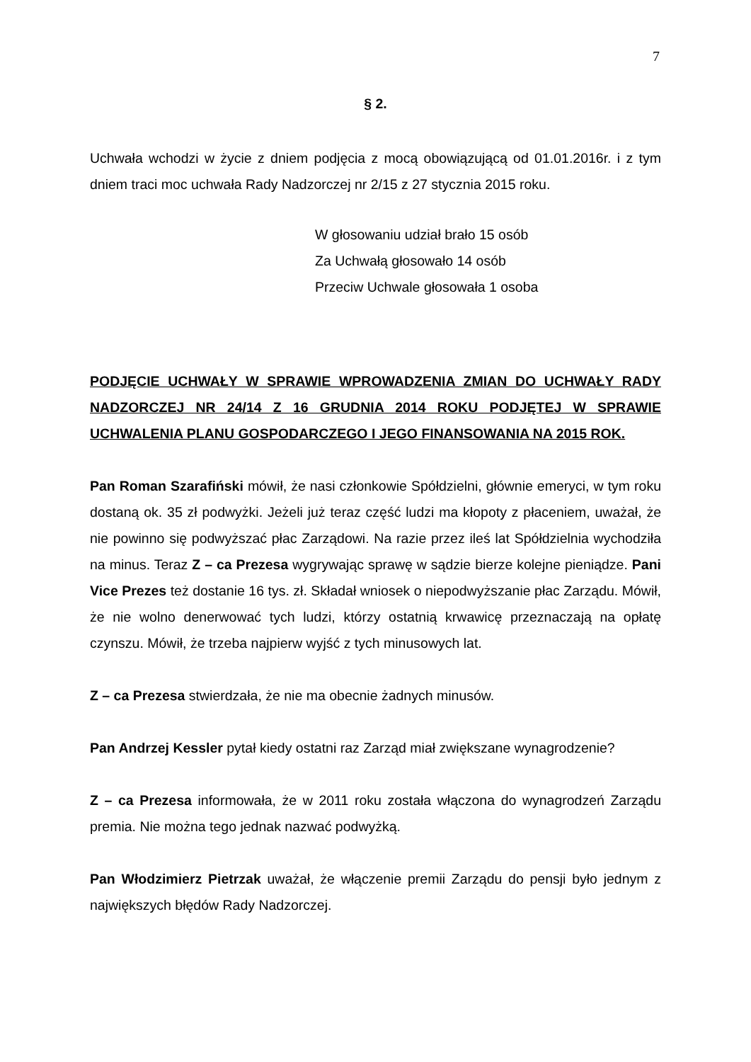7
§ 2.
Uchwała wchodzi w życie z dniem podjęcia z mocą obowiązującą od 01.01.2016r. i z tym dniem traci moc uchwała Rady Nadzorczej nr 2/15 z 27 stycznia 2015 roku.
W głosowaniu udział brało 15 osób
Za Uchwałą głosowało 14 osób
Przeciw Uchwale głosowała 1 osoba
PODJĘCIE UCHWAŁY W SPRAWIE WPROWADZENIA ZMIAN DO UCHWAŁY RADY NADZORCZEJ NR 24/14 Z 16 GRUDNIA 2014 ROKU PODJĘTEJ W SPRAWIE UCHWALENIA PLANU GOSPODARCZEGO I JEGO FINANSOWANIA NA 2015 ROK.
Pan Roman Szarafiński mówił, że nasi członkowie Spółdzielni, głównie emeryci, w tym roku dostaną ok. 35 zł podwyżki. Jeżeli już teraz część ludzi ma kłopoty z płaceniem, uważał, że nie powinno się podwyższać płac Zarządowi. Na razie przez ileś lat Spółdzielnia wychodziła na minus. Teraz Z – ca Prezesa wygrywając sprawę w sądzie bierze kolejne pieniądze. Pani Vice Prezes też dostanie 16 tys. zł. Składał wniosek o niepodwyższanie płac Zarządu. Mówił, że nie wolno denerwować tych ludzi, którzy ostatnią krwawicę przeznaczają na opłatę czynszu. Mówił, że trzeba najpierw wyjść z tych minusowych lat.
Z – ca Prezesa stwierdzała, że nie ma obecnie żadnych minusów.
Pan Andrzej Kessler pytał kiedy ostatni raz Zarząd miał zwiększane wynagrodzenie?
Z – ca Prezesa informowała, że w 2011 roku została włączona do wynagrodzeń Zarządu premia. Nie można tego jednak nazwać podwyżką.
Pan Włodzimierz Pietrzak uważał, że włączenie premii Zarządu do pensji było jednym z największych błędów Rady Nadzorczej.